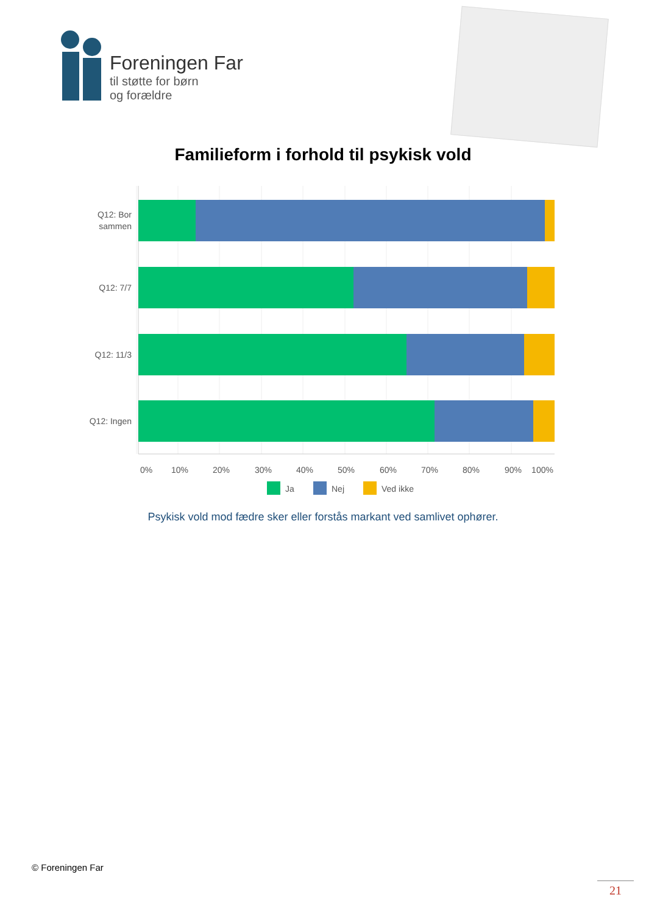Foreningen Far
til støtte for børn
og forældre
Familieform i forhold til psykisk vold
Q12: Bor
sammen
Q12: 7/7
Q12: 11/3
Q12: Ingen
0%
10%
20%
30%
40%
50%
60%
70%
80%
90%
100%
Ja
Nej
Ved ikke
Psykisk vold mod fædre sker eller forstås markant ved samlivet ophører.
© Foreningen Far
21